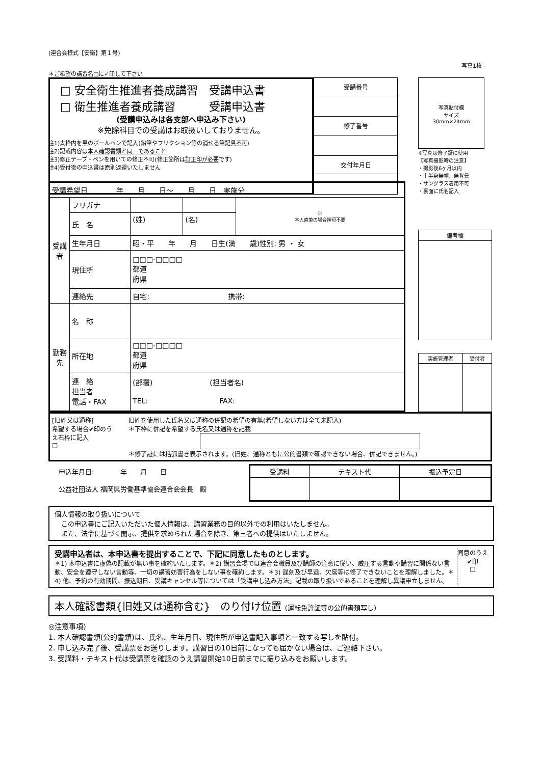(連合会様式【安衛】第１号)
写真1枚
＊ご希望の講習名□に✓印して下さい
□ 安全衛生推進者養成講習　受講申込書
□ 衛生推進者養成講習　　　受講申込書
(受講申込みは各支部へ申込み下さい)
※免除科目での受講はお取扱いしておりません。
| 受講番号 |
| 修了番号 |
| 交付年月日 |
写真貼付欄
サイズ
30mm×24mm
※写真は修了証に使用
【写真撮影時の注意】
・撮影後6ヶ月以内
・上半身無帽、無背景
・サングラス着用不可
・裏面に氏名記入
注1)太枠内を黒のボールペンで記入(鉛筆やフリクション等の消せる筆記具不可)
注2)記載内容は本人確認書類と同一であること
注3)修正テープ・ペンを用いての修正不可(修正箇所は訂正印が必要です)
注4)受付後の申込書は原則返還いたしません
| 受講希望日 年 月 日～ 月 日 実施分 | | | | |
| 受講者 | フリガナ | | | ㊞ 本人直筆の場合押印不要 |
| | 氏 名 | (姓) | (名) | |
| | 生年月日 | 昭・平 年 月 日生(満 歳)性別: 男 ・ 女 | | |
| | 現住所 | □□□-□□□□ 都道 府県 | | |
| | 連絡先 | 自宅: 携帯: | | |
| 勤務先 | 名 称 | | | |
| | 所在地 | □□□-□□□□ 都道 府県 | | |
| | 連 絡 担当者 電話・FAX | (部署) (担当者名) TEL: FAX: | | |
| 備考欄 |
| 実施管理者 | 受付者 |
[旧姓又は通称]
希望する場合✔印のうえ右枠に記入
□
旧姓を使用した氏名又は通称の併記の希望の有無(希望しない方は全て未記入)
＊下枠に併記を希望する氏名又は通称を記載
＊修了証には括弧書き表示されます。(旧姓、通称ともに公的書類で確認できない場合、併記できません。)
申込年月日:　　　　年　　月　　日
公益社団法人 福岡県労働基準協会連合会会長　殿
| 受講料 | テキスト代 | 振込予定日 |
個人情報の取り扱いについて
　この申込書にご記入いただいた個人情報は、講習業務の目的以外での利用はいたしません。
　また、法令に基づく開示、提供を求められた場合を除き、第三者への提供はいたしません。
受講申込者は、本申込書を提出することで、下記に同意したものとします。
＊1) 本申込書に虚偽の記載が無い事を確約いたします。＊2) 講習会場では連合会職員及び講師の注意に従い、威圧する言動や講習に関係ない言動、安全を遵守しない言動等、一切の講習妨害行為をしない事を確約します。＊3) 遅刻及び早退、欠席等は修了できないことを理解しました。＊4) 他、予約の有効期間、振込期日、受講キャンセル等については「受講申し込み方法」記載の取り扱いであることを理解し異議申立しません。
同意のうえ
✔印
□
本人確認書類{旧姓又は通称含む}　のり付け位置 (運転免許証等の公的書類写し)
◎注意事項)
1. 本人確認書類(公的書類)は、氏名、生年月日、現住所が申込書記入事項と一致する写しを貼付。
2. 申し込み完了後、受講票をお送りします。講習日の10日前になっても届かない場合は、ご連絡下さい。
3. 受講料・テキスト代は受講票を確認のうえ講習開始10日前までに振り込みをお願いします。